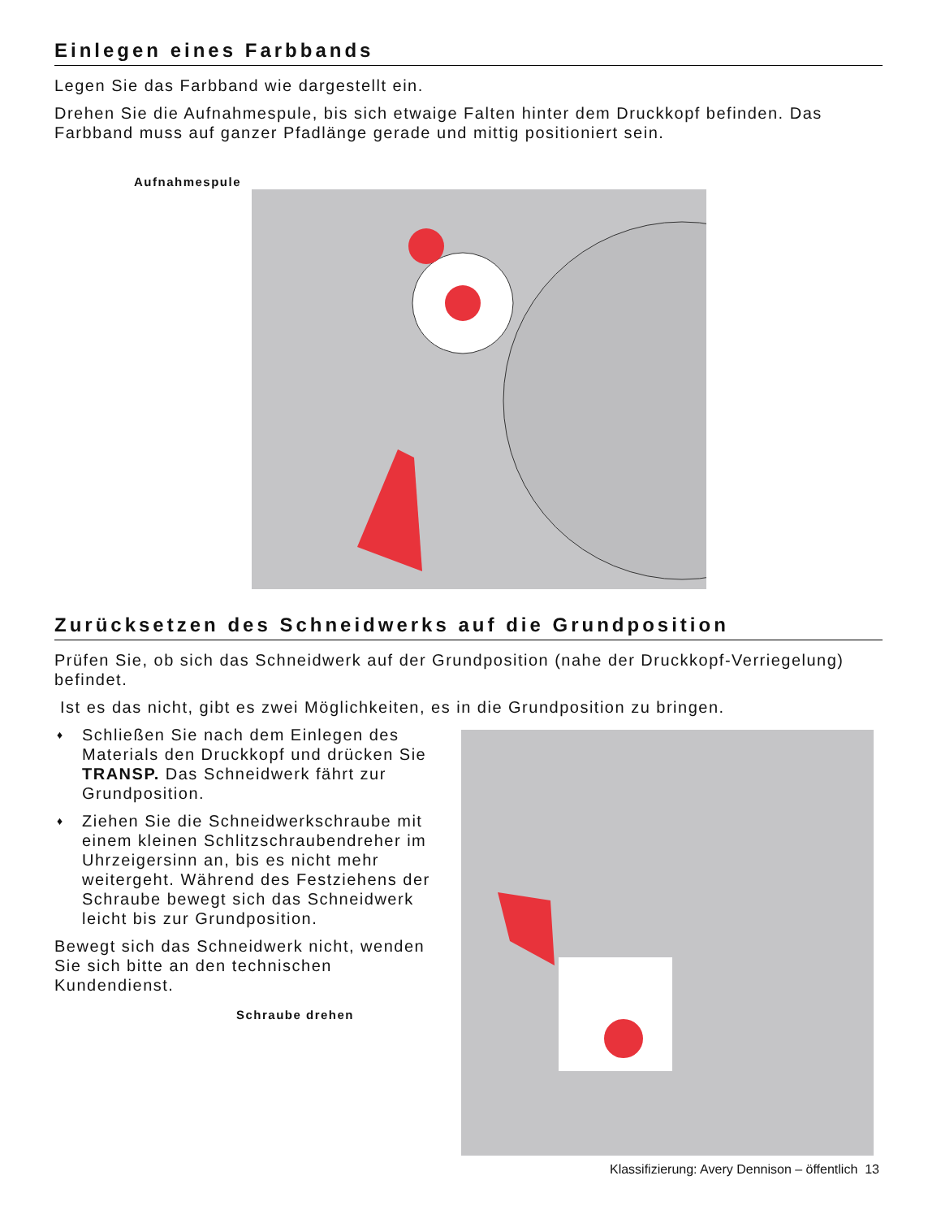Einlegen eines Farbbands
Legen Sie das Farbband wie dargestellt ein.
Drehen Sie die Aufnahmespule, bis sich etwaige Falten hinter dem Druckkopf befinden. Das Farbband muss auf ganzer Pfadlänge gerade und mittig positioniert sein.
Aufnahmespule
Zurücksetzen des Schneidwerks auf die Grundposition
Prüfen Sie, ob sich das Schneidwerk auf der Grundposition (nahe der Druckkopf-Verriegelung) befindet.
Ist es das nicht, gibt es zwei Möglichkeiten, es in die Grundposition zu bringen.
♦ Schließen Sie nach dem Einlegen des Materials den Druckkopf und drücken Sie TRANSP. Das Schneidwerk fährt zur Grundposition.
♦ Ziehen Sie die Schneidwerkschraube mit einem kleinen Schlitzschraubendreher im Uhrzeigersinn an, bis es nicht mehr weitergeht. Während des Festziehens der Schraube bewegt sich das Schneidwerk leicht bis zur Grundposition.
Bewegt sich das Schneidwerk nicht, wenden Sie sich bitte an den technischen Kundendienst.
Schraube drehen
Klassifizierung: Avery Dennison – öffentlich 13